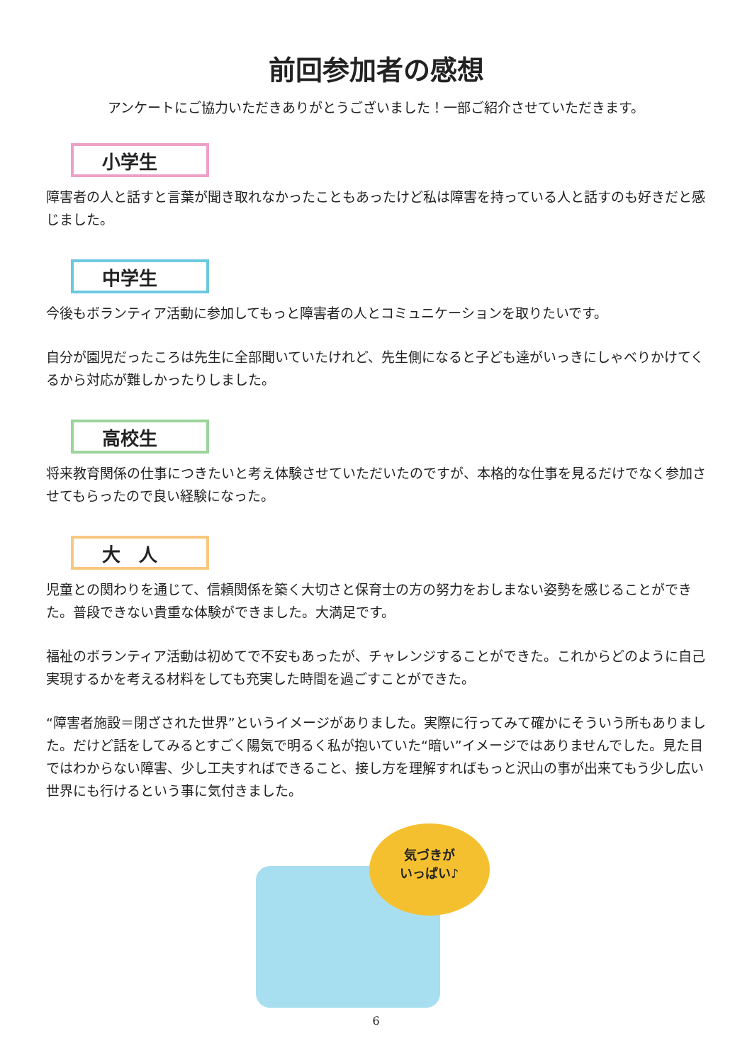前回参加者の感想
アンケートにご協力いただきありがとうございました！一部ご紹介させていただきます。
小学生
障害者の人と話すと言葉が聞き取れなかったこともあったけど私は障害を持っている人と話すのも好きだと感じました。
中学生
今後もボランティア活動に参加してもっと障害者の人とコミュニケーションを取りたいです。
自分が園児だったころは先生に全部聞いていたけれど、先生側になると子ども達がいっきにしゃべりかけてくるから対応が難しかったりしました。
高校生
将来教育関係の仕事につきたいと考え体験させていただいたのですが、本格的な仕事を見るだけでなく参加させてもらったので良い経験になった。
大　人
児童との関わりを通じて、信頼関係を築く大切さと保育士の方の努力をおしまない姿勢を感じることができた。普段できない貴重な体験ができました。大満足です。
福祉のボランティア活動は初めてで不安もあったが、チャレンジすることができた。これからどのように自己実現するかを考える材料をしても充実した時間を過ごすことができた。
“障害者施設＝閉ざされた世界”というイメージがありました。実際に行ってみて確かにそういう所もありました。だけど話をしてみるとすごく陽気で明るく私が抱いていた“暗い”イメージではありませんでした。見た目ではわからない障害、少し工夫すればできること、接し方を理解すればもっと沢山の事が出来てもう少し広い世界にも行けるという事に気付きました。
気づきが
いっぱい♪
6